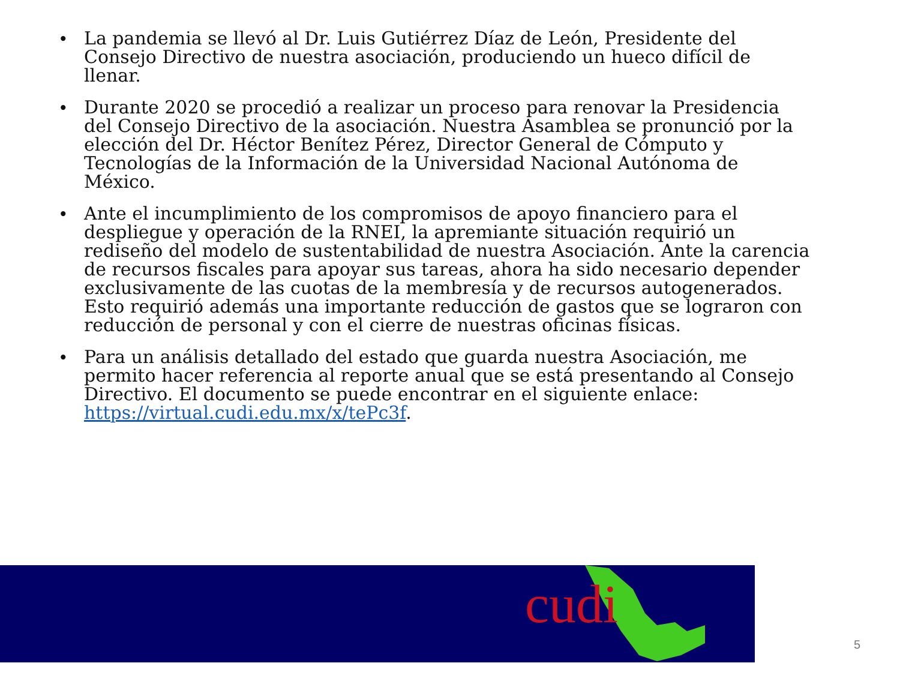• La pandemia se llevó al Dr. Luis Gutiérrez Díaz de León, Presidente del Consejo Directivo de nuestra asociación, produciendo un hueco difícil de llenar.
• Durante 2020 se procedió a realizar un proceso para renovar la Presidencia del Consejo Directivo de la asociación. Nuestra Asamblea se pronunció por la elección del Dr. Héctor Benítez Pérez, Director General de Cómputo y Tecnologías de la Información de la Universidad Nacional Autónoma de México.
• Ante el incumplimiento de los compromisos de apoyo financiero para el despliegue y operación de la RNEI, la apremiante situación requirió un rediseño del modelo de sustentabilidad de nuestra Asociación. Ante la carencia de recursos fiscales para apoyar sus tareas, ahora ha sido necesario depender exclusivamente de las cuotas de la membresía y de recursos autogenerados. Esto requirió además una importante reducción de gastos que se lograron con reducción de personal y con el cierre de nuestras oficinas físicas.
• Para un análisis detallado del estado que guarda nuestra Asociación, me permito hacer referencia al reporte anual que se está presentando al Consejo Directivo. El documento se puede encontrar en el siguiente enlace: https://virtual.cudi.edu.mx/x/tePc3f.
cudi
5